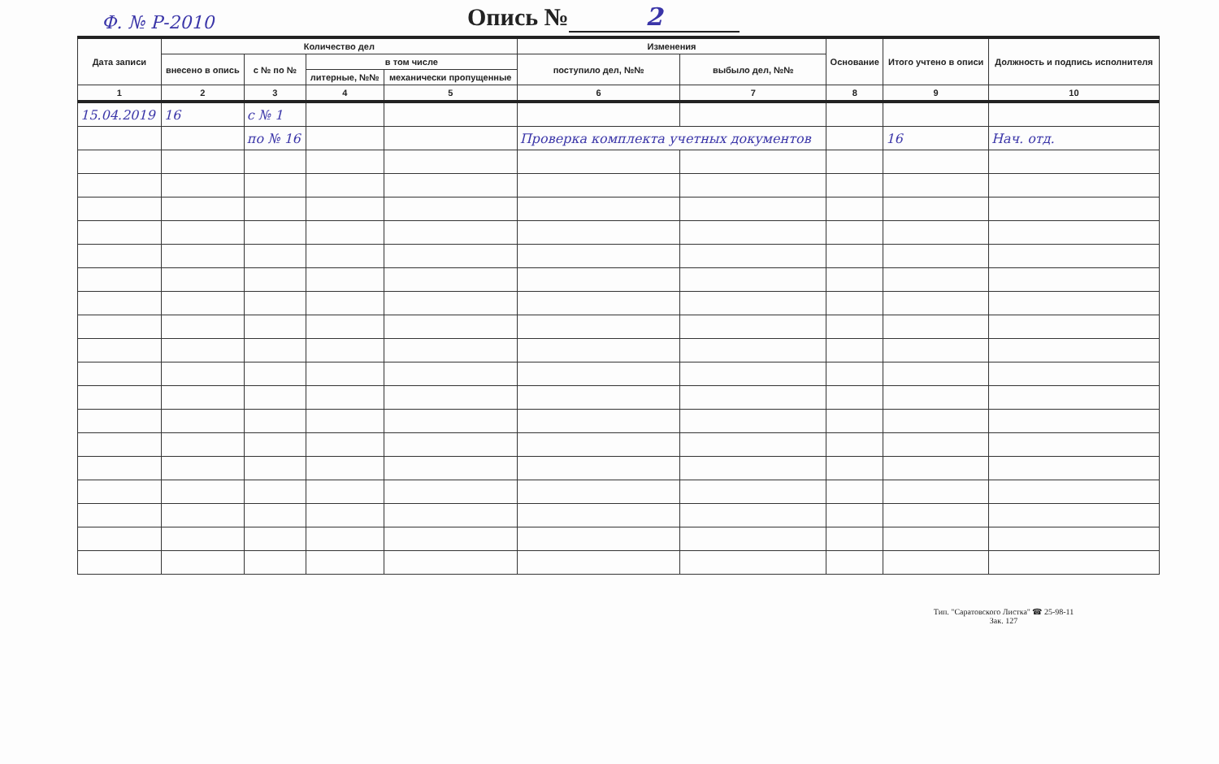Ф. № Р-2010
Опись № 2
| Дата записи | Количество дел | | | | Изменения | | Основание | Итого учтено в описи | Должность и подпись исполнителя |
| --- | --- | --- | --- | --- | --- | --- | --- | --- | --- |
| | внесено в опись | с № по № | в том числе | | поступило дел, №№ | выбыло дел, №№ | | | |
| | | | литерные, №№ | механически пропущенные | | | | | |
| 1 | 2 | 3 | 4 | 5 | 6 | 7 | 8 | 9 | 10 |
| 15.04.2019 | 16 | с № 1 | | | | | | | |
| | | по № 16 | | | Проверка комплекта учетных документов | | | 16 | Нач. отд. |
Тип. "Саратовского Листка" ☎ 25-98-11
Зак. 127